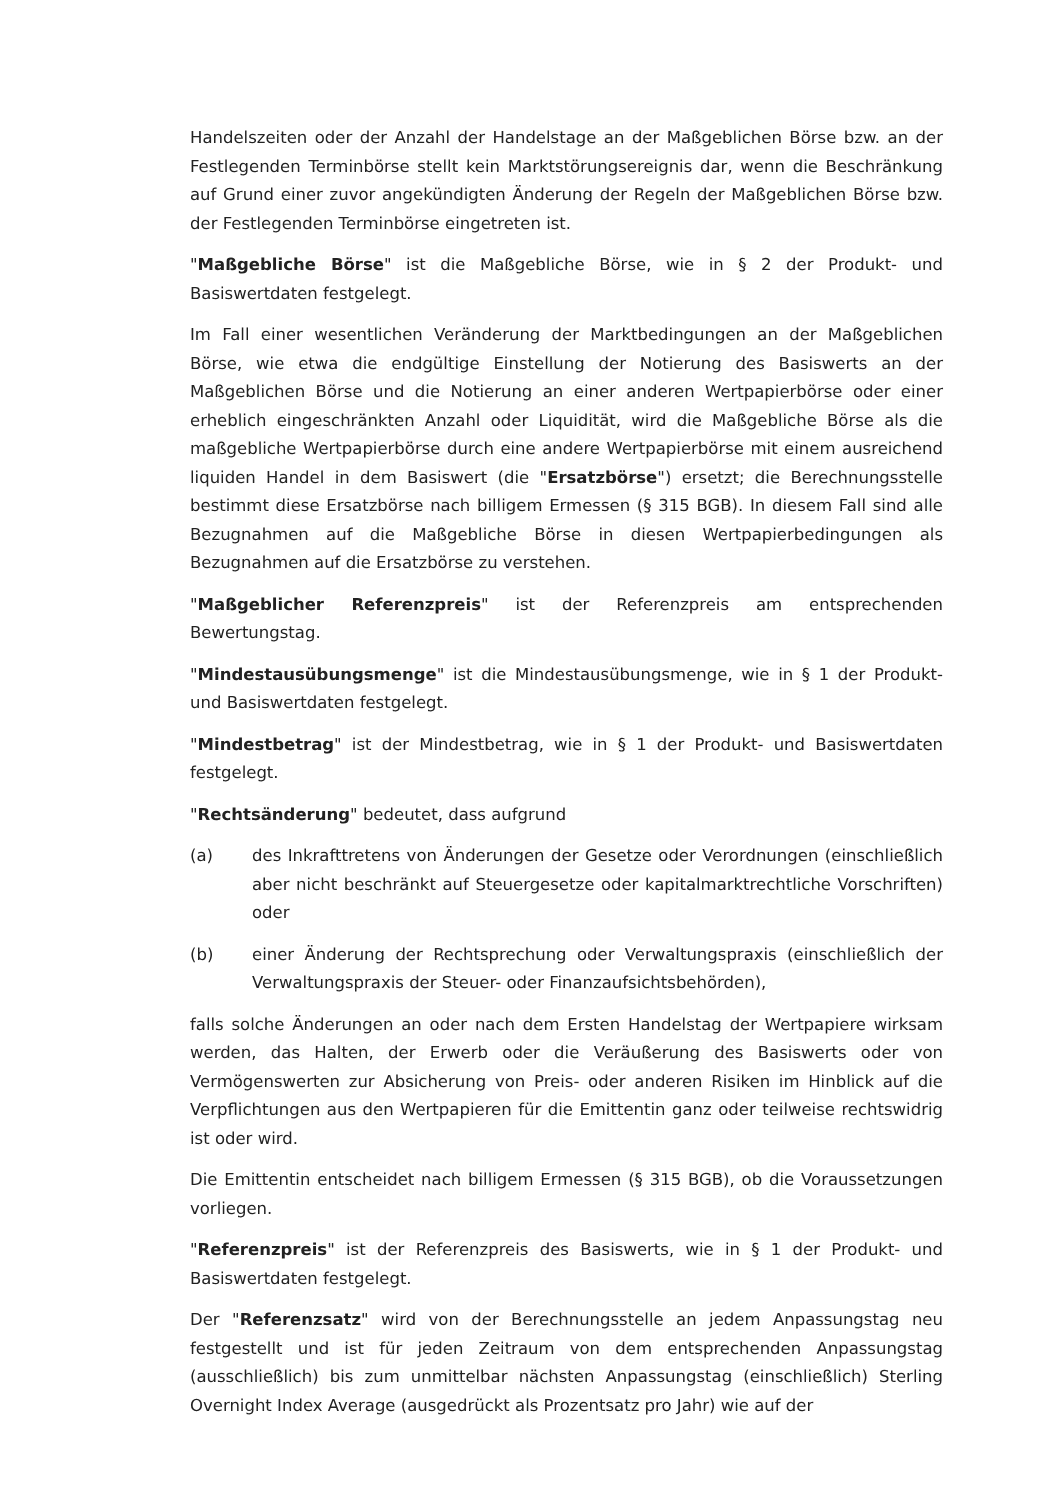Handelszeiten oder der Anzahl der Handelstage an der Maßgeblichen Börse bzw. an der Festlegenden Terminbörse stellt kein Marktstörungsereignis dar, wenn die Beschränkung auf Grund einer zuvor angekündigten Änderung der Regeln der Maßgeblichen Börse bzw. der Festlegenden Terminbörse eingetreten ist.
"Maßgebliche Börse" ist die Maßgebliche Börse, wie in § 2 der Produkt- und Basiswertdaten festgelegt.
Im Fall einer wesentlichen Veränderung der Marktbedingungen an der Maßgeblichen Börse, wie etwa die endgültige Einstellung der Notierung des Basiswerts an der Maßgeblichen Börse und die Notierung an einer anderen Wertpapierbörse oder einer erheblich eingeschränkten Anzahl oder Liquidität, wird die Maßgebliche Börse als die maßgebliche Wertpapierbörse durch eine andere Wertpapierbörse mit einem ausreichend liquiden Handel in dem Basiswert (die "Ersatzbörse") ersetzt; die Berechnungsstelle bestimmt diese Ersatzbörse nach billigem Ermessen (§ 315 BGB). In diesem Fall sind alle Bezugnahmen auf die Maßgebliche Börse in diesen Wertpapierbedingungen als Bezugnahmen auf die Ersatzbörse zu verstehen.
"Maßgeblicher Referenzpreis" ist der Referenzpreis am entsprechenden Bewertungstag.
"Mindestausübungsmenge" ist die Mindestausübungsmenge, wie in § 1 der Produkt- und Basiswertdaten festgelegt.
"Mindestbetrag" ist der Mindestbetrag, wie in § 1 der Produkt- und Basiswertdaten festgelegt.
"Rechtsänderung" bedeutet, dass aufgrund
(a) des Inkrafttretens von Änderungen der Gesetze oder Verordnungen (einschließlich aber nicht beschränkt auf Steuergesetze oder kapitalmarktrechtliche Vorschriften) oder
(b) einer Änderung der Rechtsprechung oder Verwaltungspraxis (einschließlich der Verwaltungspraxis der Steuer- oder Finanzaufsichtsbehörden),
falls solche Änderungen an oder nach dem Ersten Handelstag der Wertpapiere wirksam werden, das Halten, der Erwerb oder die Veräußerung des Basiswerts oder von Vermögenswerten zur Absicherung von Preis- oder anderen Risiken im Hinblick auf die Verpflichtungen aus den Wertpapieren für die Emittentin ganz oder teilweise rechtswidrig ist oder wird.
Die Emittentin entscheidet nach billigem Ermessen (§ 315 BGB), ob die Voraussetzungen vorliegen.
"Referenzpreis" ist der Referenzpreis des Basiswerts, wie in § 1 der Produkt- und Basiswertdaten festgelegt.
Der "Referenzsatz" wird von der Berechnungsstelle an jedem Anpassungstag neu festgestellt und ist für jeden Zeitraum von dem entsprechenden Anpassungstag (ausschließlich) bis zum unmittelbar nächsten Anpassungstag (einschließlich) Sterling Overnight Index Average (ausgedrückt als Prozentsatz pro Jahr) wie auf der